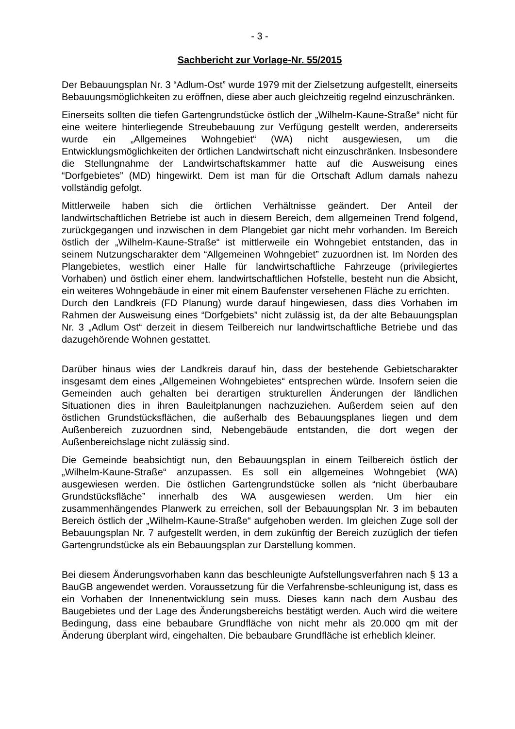- 3 -
Sachbericht zur Vorlage-Nr. 55/2015
Der Bebauungsplan Nr. 3 “Adlum-Ost” wurde 1979 mit der Zielsetzung aufgestellt, einerseits Bebauungsmöglichkeiten zu eröffnen, diese aber auch gleichzeitig regelnd einzuschränken.
Einerseits sollten die tiefen Gartengrundstücke östlich der „Wilhelm-Kaune-Straße“ nicht für eine weitere hinterliegende Streubebauung zur Verfügung gestellt werden, andererseits wurde ein „Allgemeines Wohngebiet“ (WA) nicht ausgewiesen, um die Entwicklungsmöglichkeiten der örtlichen Landwirtschaft nicht einzuschränken. Insbesondere die Stellungnahme der Landwirtschaftskammer hatte auf die Ausweisung eines “Dorfgebietes” (MD) hingewirkt. Dem ist man für die Ortschaft Adlum damals nahezu vollständig gefolgt.
Mittlerweile haben sich die örtlichen Verhältnisse geändert. Der Anteil der landwirtschaftlichen Betriebe ist auch in diesem Bereich, dem allgemeinen Trend folgend, zurückgegangen und inzwischen in dem Plangebiet gar nicht mehr vorhanden. Im Bereich östlich der „Wilhelm-Kaune-Straße“ ist mittlerweile ein Wohngebiet entstanden, das in seinem Nutzungscharakter dem “Allgemeinen Wohngebiet” zuzuordnen ist. Im Norden des Plangebietes, westlich einer Halle für landwirtschaftliche Fahrzeuge (privilegiertes Vorhaben) und östlich einer ehem. landwirtschaftlichen Hofstelle, besteht nun die Absicht, ein weiteres Wohngebäude in einer mit einem Baufenster versehenen Fläche zu errichten.
Durch den Landkreis (FD Planung) wurde darauf hingewiesen, dass dies Vorhaben im Rahmen der Ausweisung eines “Dorfgebiets” nicht zulässig ist, da der alte Bebauungsplan Nr. 3 „Adlum Ost“ derzeit in diesem Teilbereich nur landwirtschaftliche Betriebe und das dazugehörende Wohnen gestattet.
Darüber hinaus wies der Landkreis darauf hin, dass der bestehende Gebietscharakter insgesamt dem eines „Allgemeinen Wohngebietes“ entsprechen würde. Insofern seien die Gemeinden auch gehalten bei derartigen strukturellen Änderungen der ländlichen Situationen dies in ihren Bauleitplanungen nachzuziehen. Außerdem seien auf den östlichen Grundstücksflächen, die außerhalb des Bebauungsplanes liegen und dem Außenbereich zuzuordnen sind, Nebengebäude entstanden, die dort wegen der Außenbereichslage nicht zulässig sind.
Die Gemeinde beabsichtigt nun, den Bebauungsplan in einem Teilbereich östlich der „Wilhelm-Kaune-Straße“ anzupassen. Es soll ein allgemeines Wohngebiet (WA) ausgewiesen werden. Die östlichen Gartengrundstücke sollen als “nicht überbaubare Grundstücksfläche” innerhalb des WA ausgewiesen werden. Um hier ein zusammenhängendes Planwerk zu erreichen, soll der Bebauungsplan Nr. 3 im bebauten Bereich östlich der „Wilhelm-Kaune-Straße“ aufgehoben werden. Im gleichen Zuge soll der Bebauungsplan Nr. 7 aufgestellt werden, in dem zukünftig der Bereich zuzüglich der tiefen Gartengrundstücke als ein Bebauungsplan zur Darstellung kommen.
Bei diesem Änderungsvorhaben kann das beschleunigte Aufstellungsverfahren nach § 13 a BauGB angewendet werden. Voraussetzung für die Verfahrensbe-schleunigung ist, dass es ein Vorhaben der Innenentwicklung sein muss. Dieses kann nach dem Ausbau des Baugebietes und der Lage des Änderungsbereichs bestätigt werden. Auch wird die weitere Bedingung, dass eine bebaubare Grundfläche von nicht mehr als 20.000 qm mit der Änderung überplant wird, eingehalten. Die bebaubare Grundfläche ist erheblich kleiner.